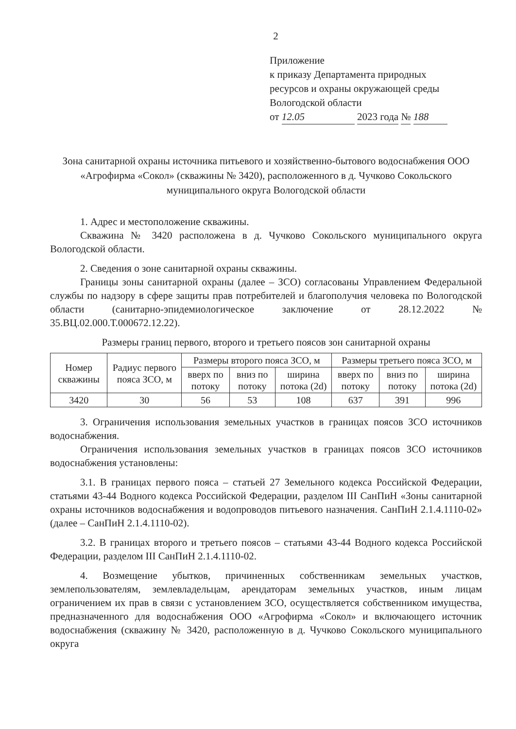2
Приложение
к приказу Департамента природных
ресурсов и охраны окружающей среды
Вологодской области
от 12.05 2023 года № 188
Зона санитарной охраны источника питьевого и хозяйственно-бытового водоснабжения ООО «Агрофирма «Сокол» (скважины № 3420), расположенного в д. Чучково Сокольского муниципального округа Вологодской области
1. Адрес и местоположение скважины.
Скважина № 3420 расположена в д. Чучково Сокольского муниципального округа Вологодской области.
2. Сведения о зоне санитарной охраны скважины.
Границы зоны санитарной охраны (далее – ЗСО) согласованы Управлением Федеральной службы по надзору в сфере защиты прав потребителей и благополучия человека по Вологодской области (санитарно-эпидемиологическое заключение от 28.12.2022 № 35.ВЦ.02.000.Т.000672.12.22).
Размеры границ первого, второго и третьего поясов зон санитарной охраны
| Номер скважины | Радиус первого пояса ЗСО, м | Размеры второго пояса ЗСО, м | | | Размеры третьего пояса ЗСО, м | | |
| --- | --- | --- | --- | --- | --- | --- | --- |
| | | вверх по потоку | вниз по потоку | ширина потока (2d) | вверх по потоку | вниз по потоку | ширина потока (2d) |
| 3420 | 30 | 56 | 53 | 108 | 637 | 391 | 996 |
3. Ограничения использования земельных участков в границах поясов ЗСО источников водоснабжения.
Ограничения использования земельных участков в границах поясов ЗСО источников водоснабжения установлены:
3.1. В границах первого пояса – статьей 27 Земельного кодекса Российской Федерации, статьями 43-44 Водного кодекса Российской Федерации, разделом III СанПиН «Зоны санитарной охраны источников водоснабжения и водопроводов питьевого назначения. СанПиН 2.1.4.1110-02» (далее – СанПиН 2.1.4.1110-02).
3.2. В границах второго и третьего поясов – статьями 43-44 Водного кодекса Российской Федерации, разделом III СанПиН 2.1.4.1110-02.
4. Возмещение убытков, причиненных собственникам земельных участков, землепользователям, землевладельцам, арендаторам земельных участков, иным лицам ограничением их прав в связи с установлением ЗСО, осуществляется собственником имущества, предназначенного для водоснабжения ООО «Агрофирма «Сокол» и включающего источник водоснабжения (скважину № 3420, расположенную в д. Чучково Сокольского муниципального округа